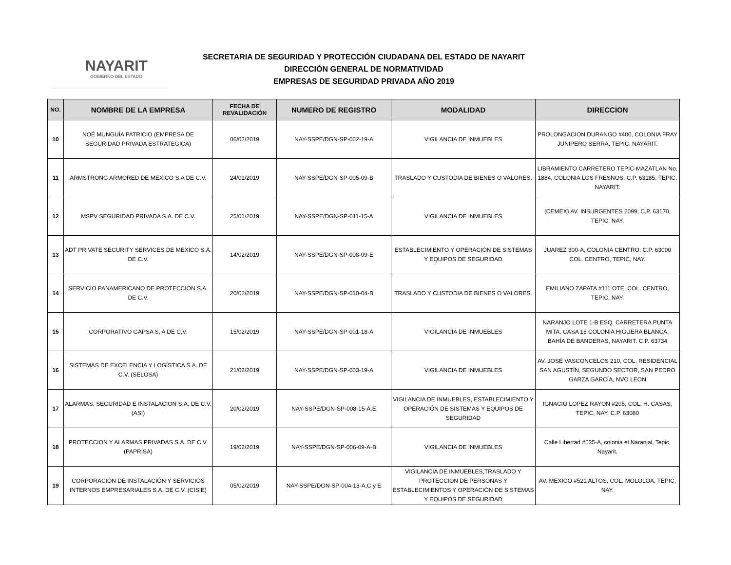NAYARIT
GOBIERNO DEL ESTADO
SECRETARIA DE SEGURIDAD Y PROTECCIÓN CIUDADANA DEL ESTADO DE NAYARIT
DIRECCIÓN GENERAL DE NORMATIVIDAD
EMPRESAS DE SEGURIDAD PRIVADA AÑO 2019
| NO. | NOMBRE DE LA EMPRESA | FECHA DE REVALIDACIÓN | NUMERO DE REGISTRO | MODALIDAD | DIRECCION |
| --- | --- | --- | --- | --- | --- |
| 10 | NOÉ MUNGUÍA PATRICIO (EMPRESA DE SEGURIDAD PRIVADA ESTRATEGICA) | 06/02/2019 | NAY-SSPE/DGN-SP-002-19-A | VIGILANCIA DE INMUEBLES | PROLONGACION DURANGO #400, COLONIA FRAY JUNIPERO SERRA, TEPIC, NAYARIT. |
| 11 | ARMSTRONG ARMORED DE MEXICO S.A DE C.V. | 24/01/2019 | NAY-SSPE/DGN-SP-005-09-B | TRASLADO Y CUSTODIA DE BIENES O VALORES. | LIBRAMIENTO CARRETERO TEPIC-MAZATLAN No. 1884, COLONIA LOS FRESNOS, C.P. 63185, TEPIC, NAYARIT. |
| 12 | MSPV SEGURIDAD PRIVADA S.A. DE C.V. | 25/01/2019 | NAY-SSPE/DGN-SP-011-15-A | VIGILANCIA DE INMUEBLES | (CEMEX) AV. INSURGENTES 2099, C.P. 63170, TEPIC, NAY. |
| 13 | ADT PRIVATE SECURITY SERVICES DE MEXICO S.A. DE C.V. | 14/02/2019 | NAY-SSPE/DGN-SP-008-09-E | ESTABLECIMIENTO Y OPERACIÓN DE SISTEMAS Y EQUIPOS DE SEGURIDAD | JUAREZ 300-A, COLONIA CENTRO, C.P. 63000 COL. CENTRO, TEPIC, NAY. |
| 14 | SERVICIO PANAMERICANO DE PROTECCION S.A. DE C.V. | 20/02/2019 | NAY-SSPE/DGN-SP-010-04-B | TRASLADO Y CUSTODIA DE BIENES O VALORES. | EMILIANO ZAPATA #111 OTE. COL. CENTRO, TEPIC, NAY. |
| 15 | CORPORATIVO GAPSA S, A DE C,V. | 15/02/2019 | NAY-SSPE/DGN-SP-001-18-A | VIGILANCIA DE INMUEBLES | NARANJO LOTE 1-B ESQ. CARRETERA PUNTA MITA, CASA 15 COLONIA HIGUERA BLANCA, BAHÍA DE BANDERAS, NAYARIT. C.P. 63734 |
| 16 | SISTEMAS DE EXCELENCIA Y LOGÍSTICA S.A. DE C.V. (SELOSA) | 21/02/2019 | NAY-SSPE/DGN-SP-003-19-A | VIGILANCIA DE INMUEBLES | AV. JOSÉ VASCONCELOS 210, COL. RESIDENCIAL SAN AGUSTÍN, SEGUNDO SECTOR, SAN PEDRO GARZA GARCÍA, NVO LEON |
| 17 | ALARMAS, SEGURIDAD E INSTALACION S.A. DE C.V. (ASI) | 20/02/2019 | NAY-SSPE/DGN-SP-008-15-A,E | VIGILANCIA DE INMUEBLES, ESTABLECIMIENTO Y OPERACIÓN DE SISTEMAS Y EQUIPOS DE SEGURIDAD | IGNACIO LOPEZ RAYON #205, COL. H. CASAS, TEPIC, NAY. C.P. 63080 |
| 18 | PROTECCION Y ALARMAS PRIVADAS S.A. DE C.V. (PAPRISA) | 19/02/2019 | NAY-SSPE/DGN-SP-006-09-A-B | VIGILANCIA DE INMUEBLES | Calle Libertad #535-A, colonia el Naranjal, Tepic, Nayarit. |
| 19 | CORPORACIÓN DE INSTALACIÓN Y SERVICIOS INTERNOS EMPRESARIALES S.A. DE C.V. (CISIE) | 05/02/2019 | NAY-SSPE/DGN-SP-004-13-A,C y E | VIGILANCIA DE INMUEBLES,TRASLADO Y PROTECCION DE PERSONAS Y ESTABLECIMIENTOS Y OPERACIÓN DE SISTEMAS Y EQUIPOS DE SEGURIDAD | AV. MEXICO #521 ALTOS, COL. MOLOLOA, TEPIC, NAY. |